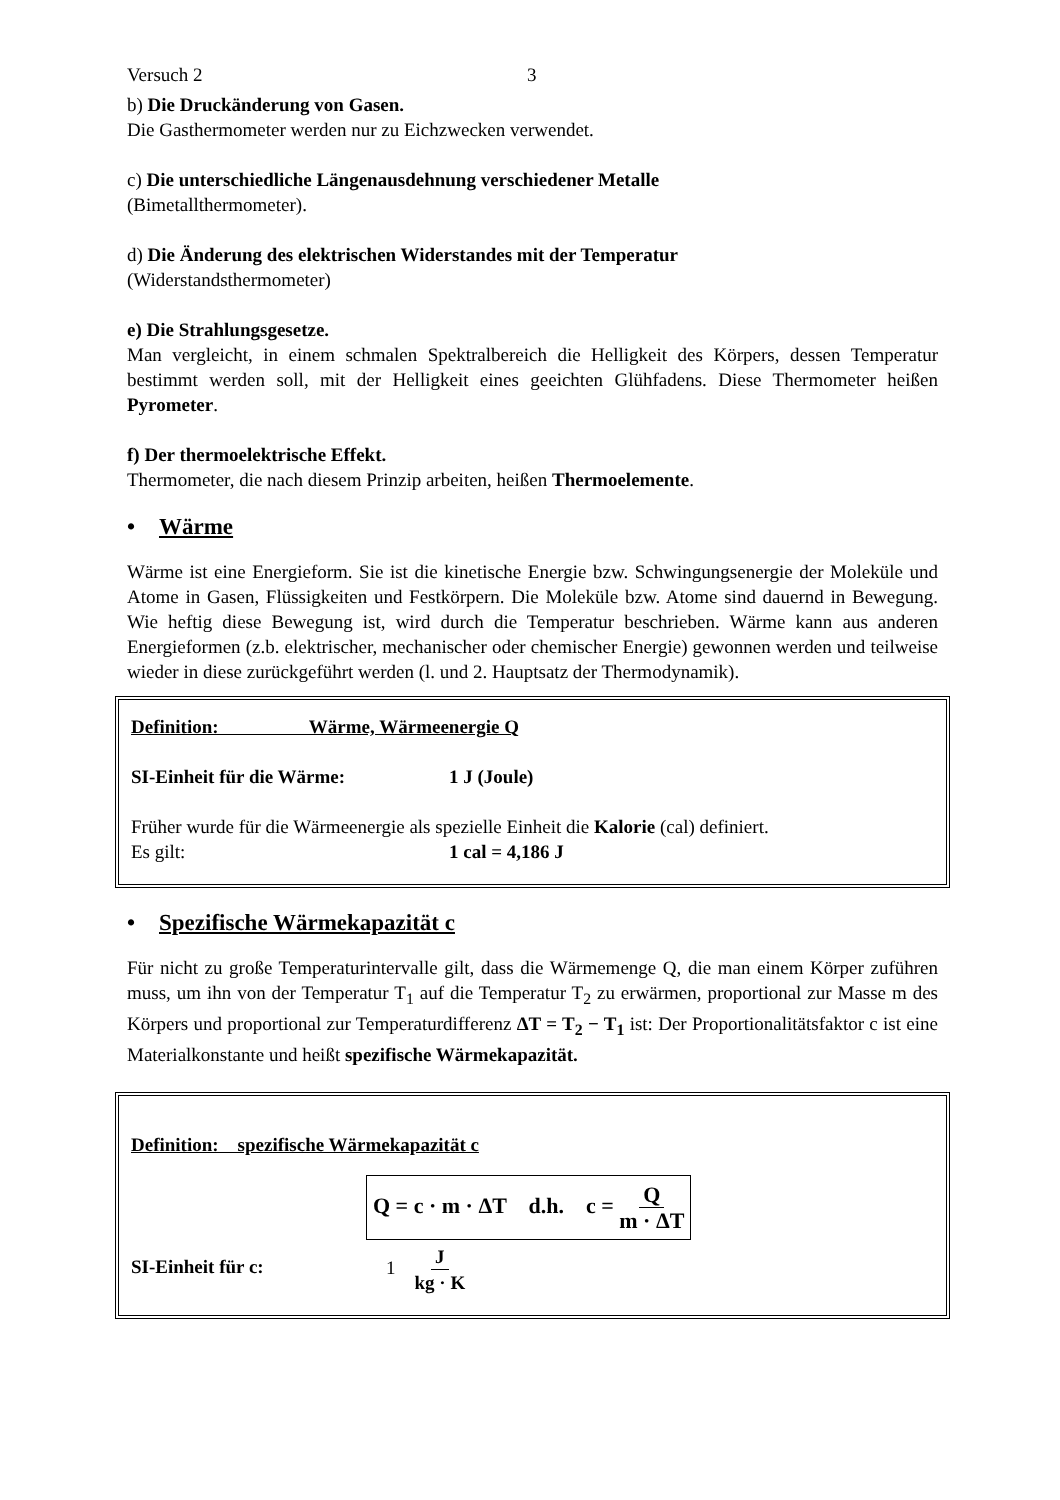Versuch 2 3
b) Die Druckänderung von Gasen.
Die Gasthermometer werden nur zu Eichzwecken verwendet.
c) Die unterschiedliche Längenausdehnung verschiedener Metalle
(Bimetallthermometer).
d) Die Änderung des elektrischen Widerstandes mit der Temperatur
(Widerstandsthermometer)
e) Die Strahlungsgesetze.
Man vergleicht, in einem schmalen Spektralbereich die Helligkeit des Körpers, dessen Temperatur bestimmt werden soll, mit der Helligkeit eines geeichten Glühfadens. Diese Thermometer heißen Pyrometer.
f) Der thermoelektrische Effekt.
Thermometer, die nach diesem Prinzip arbeiten, heißen Thermoelemente.
• Wärme
Wärme ist eine Energieform. Sie ist die kinetische Energie bzw. Schwingungsenergie der Moleküle und Atome in Gasen, Flüssigkeiten und Festkörpern. Die Moleküle bzw. Atome sind dauernd in Bewegung. Wie heftig diese Bewegung ist, wird durch die Temperatur beschrieben. Wärme kann aus anderen Energieformen (z.b. elektrischer, mechanischer oder chemischer Energie) gewonnen werden und teilweise wieder in diese zurückgeführt werden (l. und 2. Hauptsatz der Thermodynamik).
Definition: Wärme, Wärmeenergie Q
SI-Einheit für die Wärme: 1 J (Joule)
Früher wurde für die Wärmeenergie als spezielle Einheit die Kalorie (cal) definiert.
Es gilt: 1 cal = 4,186 J
• Spezifische Wärmekapazität c
Für nicht zu große Temperaturintervalle gilt, dass die Wärmemenge Q, die man einem Körper zuführen muss, um ihn von der Temperatur T<sub>1</sub> auf die Temperatur T<sub>2</sub> zu erwärmen, proportional zur Masse m des Körpers und proportional zur Temperaturdifferenz ΔT = T<sub>2</sub> − T<sub>1</sub> ist: Der Proportionalitätsfaktor c ist eine Materialkonstante und heißt spezifische Wärmekapazität.
Definition: spezifische Wärmekapazität c
Q = c · m · ΔT d.h. c = Q m · ΔT
SI-Einheit für c: 1 J kg · K